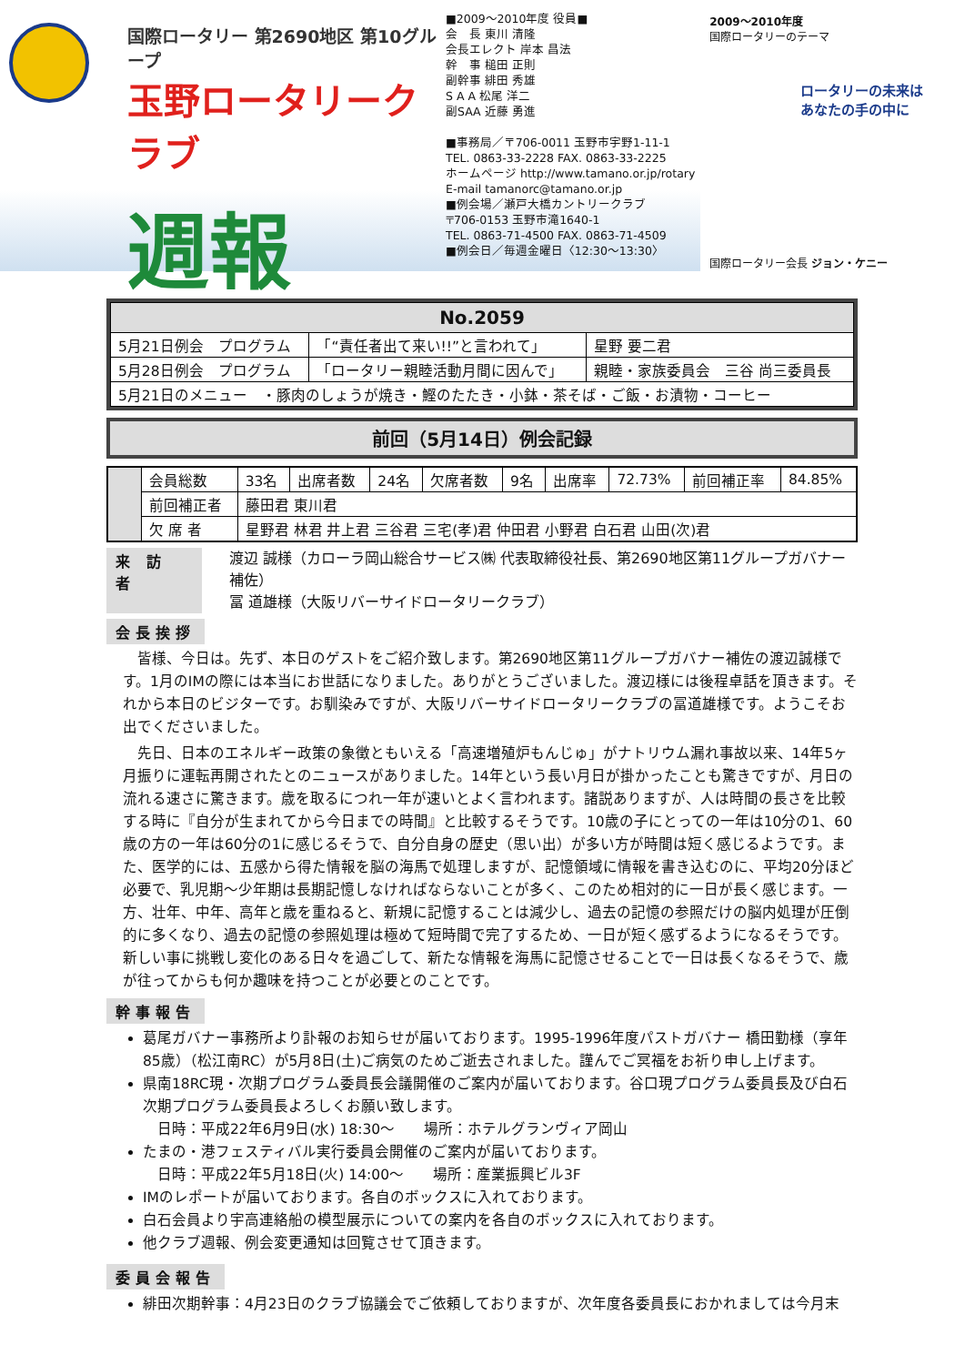国際ロータリー 第2690地区 第10グループ
玉野ロータリークラブ
週報
■2009〜2010年度 役員■
会　長 東川 清隆
会長エレクト 岸本 昌法
幹　事 槌田 正則
副幹事 緋田 秀雄
S A A 松尾 洋二
副SAA 近藤 勇進
■事務局／〒706-0011 玉野市宇野1-11-1
TEL. 0863-33-2228 FAX. 0863-33-2225
ホームページ http://www.tamano.or.jp/rotary
E-mail tamanorc@tamano.or.jp
■例会場／瀬戸大橋カントリークラブ
〒706-0153 玉野市滝1640-1
TEL. 0863-71-4500 FAX. 0863-71-4509
■例会日／毎週金曜日〈12:30〜13:30〉
2009〜2010年度
国際ロータリーのテーマ
ロータリーの未来は
あなたの手の中に
国際ロータリー会長 ジョン・ケニー
| No.2059 | | |
| 5月21日例会 プログラム | 「“責任者出て来い!!”と言われて」 | 星野 要二君 |
| 5月28日例会 プログラム | 「ロータリー親睦活動月間に因んで」 | 親睦・家族委員会 三谷 尚三委員長 |
| 5月21日のメニュー ・豚肉のしょうが焼き・鰹のたたき・小鉢・茶そば・ご飯・お漬物・コーヒー | | |
前回（5月14日）例会記録
| | 会員総数 | 33名 | 出席者数 | 24名 | 欠席者数 | 9名 | 出席率 | 72.73% | 前回補正率 | 84.85% |
| | 前回補正者 | 藤田君 東川君 | | | | | | | | |
| | 欠 席 者 | 星野君 林君 井上君 三谷君 三宅(孝)君 仲田君 小野君 白石君 山田(次)君 | | | | | | | | |
来 訪 者
渡辺 誠様（カローラ岡山総合サービス㈱ 代表取締役社長、第2690地区第11グループガバナー補佐）
冨 道雄様（大阪リバーサイドロータリークラブ）
会長挨拶
皆様、今日は。先ず、本日のゲストをご紹介致します。第2690地区第11グループガバナー補佐の渡辺誠様です。1月のIMの際には本当にお世話になりました。ありがとうございました。渡辺様には後程卓話を頂きます。それから本日のビジターです。お馴染みですが、大阪リバーサイドロータリークラブの冨道雄様です。ようこそお出でくださいました。
先日、日本のエネルギー政策の象徴ともいえる「高速増殖炉もんじゅ」がナトリウム漏れ事故以来、14年5ヶ月振りに運転再開されたとのニュースがありました。14年という長い月日が掛かったことも驚きですが、月日の流れる速さに驚きます。歳を取るにつれ一年が速いとよく言われます。諸説ありますが、人は時間の長さを比較する時に『自分が生まれてから今日までの時間』と比較するそうです。10歳の子にとっての一年は10分の1、60歳の方の一年は60分の1に感じるそうで、自分自身の歴史（思い出）が多い方が時間は短く感じるようです。また、医学的には、五感から得た情報を脳の海馬で処理しますが、記憶領域に情報を書き込むのに、平均20分ほど必要で、乳児期〜少年期は長期記憶しなければならないことが多く、このため相対的に一日が長く感じます。一方、壮年、中年、高年と歳を重ねると、新規に記憶することは減少し、過去の記憶の参照だけの脳内処理が圧倒的に多くなり、過去の記憶の参照処理は極めて短時間で完了するため、一日が短く感ずるようになるそうです。新しい事に挑戦し変化のある日々を過ごして、新たな情報を海馬に記憶させることで一日は長くなるそうで、歳が往ってからも何か趣味を持つことが必要とのことです。
幹事報告
葛尾ガバナー事務所より訃報のお知らせが届いております。1995-1996年度パストガバナー 橋田勤様（享年85歳）（松江南RC）が5月8日(土)ご病気のためご逝去されました。謹んでご冥福をお祈り申し上げます。
県南18RC現・次期プログラム委員長会議開催のご案内が届いております。谷口現プログラム委員長及び白石次期プログラム委員長よろしくお願い致します。
　日時：平成22年6月9日(水) 18:30〜　　場所：ホテルグランヴィア岡山
たまの・港フェスティバル実行委員会開催のご案内が届いております。
　日時：平成22年5月18日(火) 14:00〜　　場所：産業振興ビル3F
IMのレポートが届いております。各自のボックスに入れております。
白石会員より宇高連絡船の模型展示についての案内を各自のボックスに入れております。
他クラブ週報、例会変更通知は回覧させて頂きます。
委員会報告
緋田次期幹事：4月23日のクラブ協議会でご依頼しておりますが、次年度各委員長におかれましては今月末